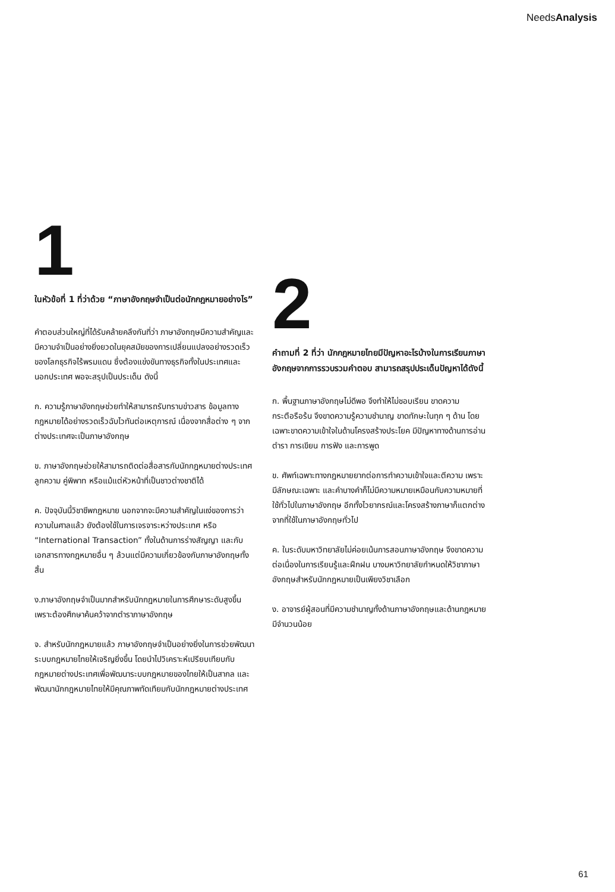NeedsAnalysis
1
ในหัวข้อที่ 1 ที่ว่าด้วย “ภาษาอังกฤษจำเป็นต่อนักกฎหมายอย่างไร”
คำตอบส่วนใหญ่ที่ได้รับคล้ายคลึงกันที่ว่า ภาษาอังกฤษมีความสำคัญและมีความจำเป็นอย่างยิ่งยวดในยุคสมัยของการเปลี่ยนแปลงอย่างรวดเร็วของโลกธุรกิจไร้พรมแดน ซึ่งต้องแข่งขันทางธุรกิจทั้งในประเทศและนอกประเทศ พอจะสรุปเป็นประเด็น ดังนี้
ก. ความรู้ภาษาอังกฤษช่วยทำให้สามารถรับทราบข่าวสาร ข้อมูลทางกฎหมายได้อย่างรวดเร็วฉับไวทันต่อเหตุการณ์ เนื่องจากสื่อต่าง ๆ จากต่างประเทศจะเป็นภาษาอังกฤษ
ข. ภาษาอังกฤษช่วยให้สามารถติดต่อสื่อสารกับนักกฎหมายต่างประเทศ ลูกความ คู่พิพาท หรือแม้แต่หัวหน้าที่เป็นชาวต่างชาติได้
ค. ปัจจุบันนี้วิชาชีพกฎหมาย นอกจากจะมีความสำคัญในแง่ของการว่าความในศาลแล้ว ยังต้องใช้ในการเจรจาระหว่างประเทศ หรือ “International Transaction” ทั้งในด้านการร่างสัญญา และกับเอกสารทางกฎหมายอื่น ๆ ล้วนแต่มีความเกี่ยวข้องกับภาษาอังกฤษทั้งสิ้น
ง.ภาษาอังกฤษจำเป็นมากสำหรับนักกฎหมายในการศึกษาระดับสูงขึ้นเพราะต้องศึกษาค้นคว้าจากตำราภาษาอังกฤษ
จ. สำหรับนักกฎหมายแล้ว ภาษาอังกฤษจำเป็นอย่างยิ่งในการช่วยพัฒนาระบบกฎหมายไทยให้เจริญยิ่งขึ้น โดยนำไปวิเคราะห์เปรียบเทียบกับกฎหมายต่างประเทศเพื่อพัฒนาระบบกฎหมายของไทยให้เป็นสากล และพัฒนานักกฎหมายไทยให้มีคุณภาพทัดเทียมกับนักกฎหมายต่างประเทศ
2
คำถามที่ 2 ที่ว่า นักกฎหมายไทยมีปัญหาอะไรบ้างในการเรียนภาษาอังกฤษจากการรวบรวมคำตอบ สามารถสรุปประเด็นปัญหาได้ดังนี้
ก. พื้นฐานภาษาอังกฤษไม่ดีพอ จึงทำให้ไม่ชอบเรียน ขาดความกระตือรือร้น จึงขาดความรู้ความชำนาญ ขาดทักษะในทุก ๆ ด้าน โดยเฉพาะขาดความเข้าใจในด้านโครงสร้างประโยค มีปัญหาทางด้านการอ่านตำรา การเขียน การฟัง และการพูด
ข. ศัพท์เฉพาะทางกฎหมายยากต่อการทำความเข้าใจและตีความ เพราะมีลักษณะเฉพาะ และคำบางคำก็ไม่มีความหมายเหมือนกับความหมายที่ใช้ทั่วไปในภาษาอังกฤษ อีกทั้งไวยากรณ์และโครงสร้างภาษาก็แตกต่างจากที่ใช้ในภาษาอังกฤษทั่วไป
ค. ในระดับมหาวิทยาลัยไม่ค่อยเน้นการสอนภาษาอังกฤษ จึงขาดความต่อเนื่องในการเรียนรู้และฝึกฝน บางมหาวิทยาลัยกำหนดให้วิชาภาษาอังกฤษสำหรับนักกฎหมายเป็นเพียงวิชาเลือก
ง. อาจารย์ผู้สอนที่มีความชำนาญทั้งด้านภาษาอังกฤษและด้านกฎหมายมีจำนวนน้อย
61